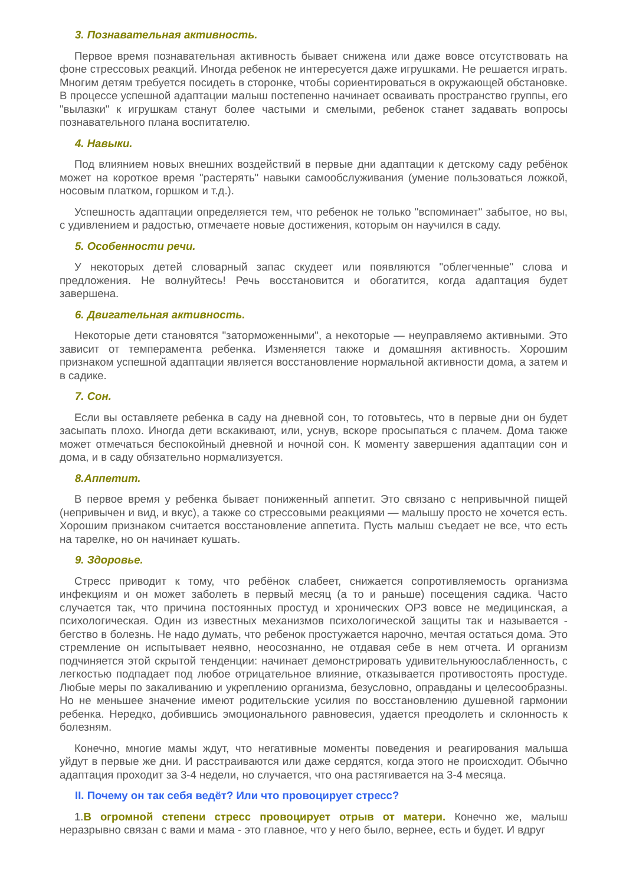3. Познавательная активность.
Первое время познавательная активность бывает снижена или даже вовсе отсутствовать на фоне стрессовых реакций. Иногда ребенок не интересуется даже игрушками. Не решается играть. Многим детям требуется посидеть в сторонке, чтобы сориентироваться в окружающей обстановке. В процессе успешной адаптации малыш постепенно начинает осваивать пространство группы, его "вылазки" к игрушкам станут более частыми и смелыми, ребенок станет задавать вопросы познавательного плана воспитателю.
4. Навыки.
Под влиянием новых внешних воздействий в первые дни адаптации к детскому саду ребёнок может на короткое время "растерять" навыки самообслуживания (умение пользоваться ложкой, носовым платком, горшком и т.д.).
Успешность адаптации определяется тем, что ребенок не только "вспоминает" забытое, но вы, с удивлением и радостью, отмечаете новые достижения, которым он научился в саду.
5. Особенности речи.
У некоторых детей словарный запас скудеет или появляются "облегченные" слова и предложения. Не волнуйтесь! Речь восстановится и обогатится, когда адаптация будет завершена.
6. Двигательная активность.
Некоторые дети становятся "заторможенными", а некоторые — неуправляемо активными. Это зависит от темперамента ребенка. Изменяется также и домашняя активность. Хорошим признаком успешной адаптации является восстановление нормальной активности дома, а затем и в садике.
7. Сон.
Если вы оставляете ребенка в саду на дневной сон, то готовьтесь, что в первые дни он будет засыпать плохо. Иногда дети вскакивают, или, уснув, вскоре просыпаться с плачем. Дома также может отмечаться беспокойный дневной и ночной сон. К моменту завершения адаптации сон и дома, и в саду обязательно нормализуется.
8.Аппетит.
В первое время у ребенка бывает пониженный аппетит. Это связано с непривычной пищей (непривычен и вид, и вкус), а также со стрессовыми реакциями — малышу просто не хочется есть. Хорошим признаком считается восстановление аппетита. Пусть малыш съедает не все, что есть на тарелке, но он начинает кушать.
9. Здоровье.
Стресс приводит к тому, что ребёнок слабеет, снижается сопротивляемость организма инфекциям и он может заболеть в первый месяц (а то и раньше) посещения садика. Часто случается так, что причина постоянных простуд и хронических ОРЗ вовсе не медицинская, а психологическая. Один из известных механизмов психологической защиты так и называется - бегство в болезнь. Не надо думать, что ребенок простужается нарочно, мечтая остаться дома. Это стремление он испытывает неявно, неосознанно, не отдавая себе в нем отчета. И организм подчиняется этой скрытой тенденции: начинает демонстрировать удивительнуюослабленность, с легкостью подпадает под любое отрицательное влияние, отказывается противостоять простуде. Любые меры по закаливанию и укреплению организма, безусловно, оправданы и целесообразны. Но не меньшее значение имеют родительские усилия по восстановлению душевной гармонии ребенка. Нередко, добившись эмоционального равновесия, удается преодолеть и склонность к болезням.
Конечно, многие мамы ждут, что негативные моменты поведения и реагирования малыша уйдут в первые же дни. И расстраиваются или даже сердятся, когда этого не происходит. Обычно адаптация проходит за 3-4 недели, но случается, что она растягивается на 3-4 месяца.
II. Почему он так себя ведёт? Или что провоцирует стресс?
1.В огромной степени стресс провоцирует отрыв от матери. Конечно же, малыш неразрывно связан с вами и мама - это главное, что у него было, вернее, есть и будет. И вдруг